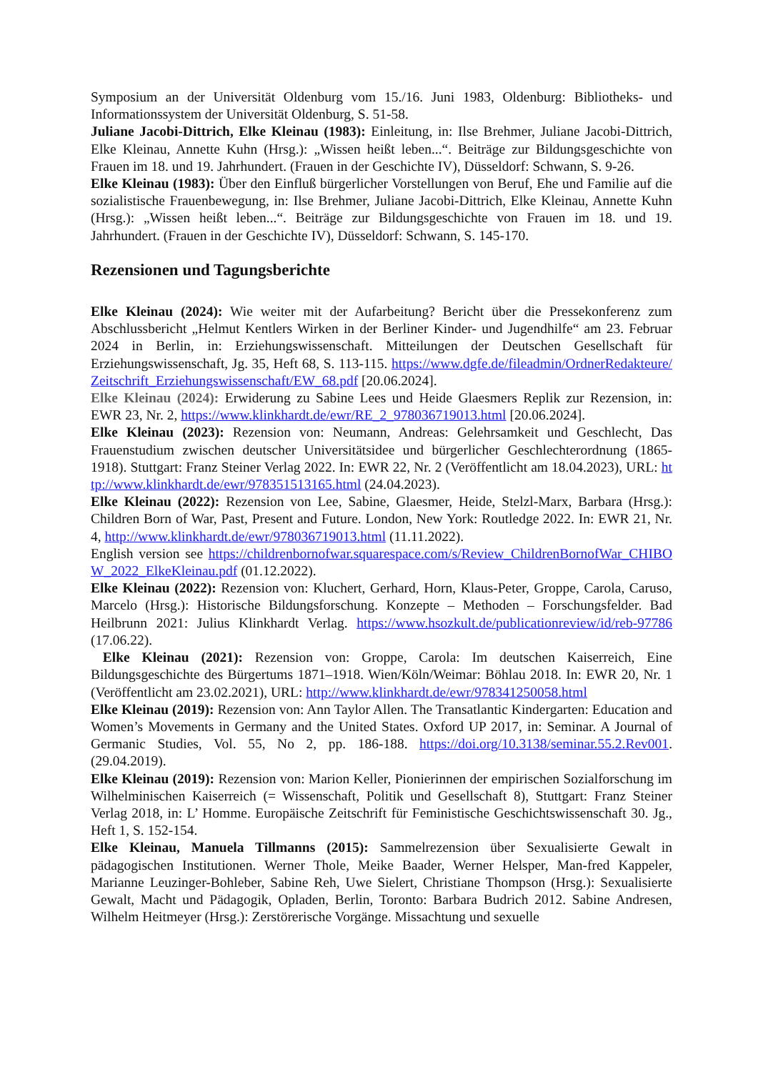Symposium an der Universität Oldenburg vom 15./16. Juni 1983, Oldenburg: Bibliotheks- und Informationssystem der Universität Oldenburg, S. 51-58.
Juliane Jacobi-Dittrich, Elke Kleinau (1983): Einleitung, in: Ilse Brehmer, Juliane Jacobi-Dittrich, Elke Kleinau, Annette Kuhn (Hrsg.): „Wissen heißt leben...“. Beiträge zur Bildungsgeschichte von Frauen im 18. und 19. Jahrhundert. (Frauen in der Geschichte IV), Düsseldorf: Schwann, S. 9-26.
Elke Kleinau (1983): Über den Einfluß bürgerlicher Vorstellungen von Beruf, Ehe und Familie auf die sozialistische Frauenbewegung, in: Ilse Brehmer, Juliane Jacobi-Dittrich, Elke Kleinau, Annette Kuhn (Hrsg.): „Wissen heißt leben...“. Beiträge zur Bildungsgeschichte von Frauen im 18. und 19. Jahrhundert. (Frauen in der Geschichte IV), Düsseldorf: Schwann, S. 145-170.
Rezensionen und Tagungsberichte
Elke Kleinau (2024): Wie weiter mit der Aufarbeitung? Bericht über die Pressekonferenz zum Abschlussbericht „Helmut Kentlers Wirken in der Berliner Kinder- und Jugendhilfe“ am 23. Februar 2024 in Berlin, in: Erziehungswissenschaft. Mitteilungen der Deutschen Gesellschaft für Erziehungswissenschaft, Jg. 35, Heft 68, S. 113-115. https://www.dgfe.de/fileadmin/OrdnerRedakteure/Zeitschrift_Erziehungswissenschaft/EW_68.pdf [20.06.2024].
Elke Kleinau (2024): Erwiderung zu Sabine Lees und Heide Glaesmers Replik zur Rezension, in: EWR 23, Nr. 2, https://www.klinkhardt.de/ewr/RE_2_978036719013.html [20.06.2024].
Elke Kleinau (2023): Rezension von: Neumann, Andreas: Gelehrsamkeit und Geschlecht, Das Frauenstudium zwischen deutscher Universitätsidee und bürgerlicher Geschlechterordnung (1865-1918). Stuttgart: Franz Steiner Verlag 2022. In: EWR 22, Nr. 2 (Veröffentlicht am 18.04.2023), URL: http://www.klinkhardt.de/ewr/978351513165.html (24.04.2023).
Elke Kleinau (2022): Rezension von Lee, Sabine, Glaesmer, Heide, Stelzl-Marx, Barbara (Hrsg.): Children Born of War, Past, Present and Future. London, New York: Routledge 2022. In: EWR 21, Nr. 4, http://www.klinkhardt.de/ewr/978036719013.html (11.11.2022).
English version see https://childrenbornofwar.squarespace.com/s/Review_ChildrenBornofWar_CHIBOW_2022_ElkeKleinau.pdf (01.12.2022).
Elke Kleinau (2022): Rezension von: Kluchert, Gerhard, Horn, Klaus-Peter, Groppe, Carola, Caruso, Marcelo (Hrsg.): Historische Bildungsforschung. Konzepte – Methoden – Forschungsfelder. Bad Heilbrunn 2021: Julius Klinkhardt Verlag. https://www.hsozkult.de/publicationreview/id/reb-97786 (17.06.22).
Elke Kleinau (2021): Rezension von: Groppe, Carola: Im deutschen Kaiserreich, Eine Bildungsgeschichte des Bürgertums 1871–1918. Wien/Köln/Weimar: Böhlau 2018. In: EWR 20, Nr. 1 (Veröffentlicht am 23.02.2021), URL: http://www.klinkhardt.de/ewr/978341250058.html
Elke Kleinau (2019): Rezension von: Ann Taylor Allen. The Transatlantic Kindergarten: Education and Women’s Movements in Germany and the United States. Oxford UP 2017, in: Seminar. A Journal of Germanic Studies, Vol. 55, No 2, pp. 186-188. https://doi.org/10.3138/seminar.55.2.Rev001. (29.04.2019).
Elke Kleinau (2019): Rezension von: Marion Keller, Pionierinnen der empirischen Sozialforschung im Wilhelminischen Kaiserreich (= Wissenschaft, Politik und Gesellschaft 8), Stuttgart: Franz Steiner Verlag 2018, in: L’ Homme. Europäische Zeitschrift für Feministische Geschichtswissenschaft 30. Jg., Heft 1, S. 152-154.
Elke Kleinau, Manuela Tillmanns (2015): Sammelrezension über Sexualisierte Gewalt in pädagogischen Institutionen. Werner Thole, Meike Baader, Werner Helsper, Man-fred Kappeler, Marianne Leuzinger-Bohleber, Sabine Reh, Uwe Sielert, Christiane Thompson (Hrsg.): Sexualisierte Gewalt, Macht und Pädagogik, Opladen, Berlin, Toronto: Barbara Budrich 2012. Sabine Andresen, Wilhelm Heitmeyer (Hrsg.): Zerstörerische Vorgänge. Missachtung und sexuelle